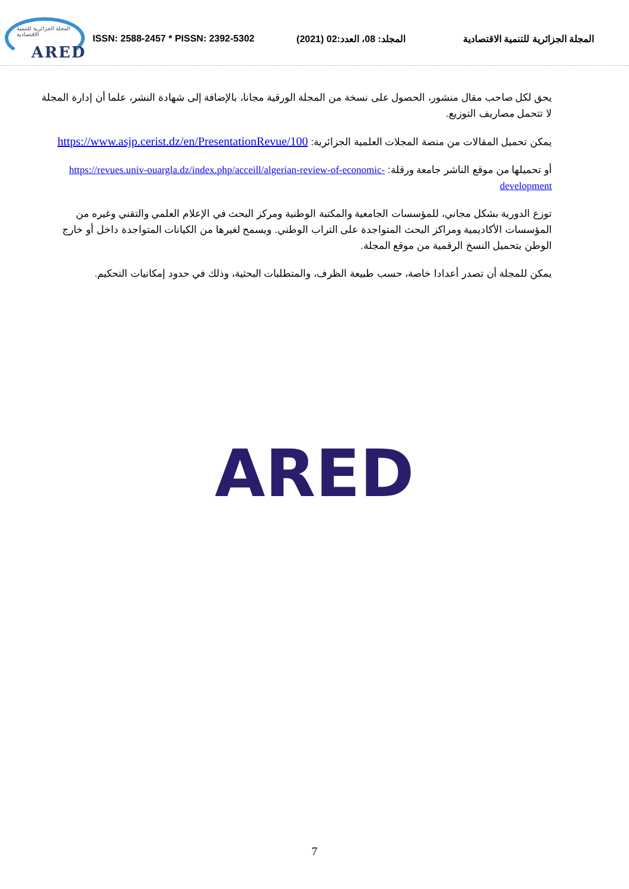المجلة الجزائرية للتنمية الاقتصادية
ARED
ISSN: 2588-2457 * PISSN: 2392-5302
المجلد: 08، العدد:02 (2021)
المجلة الجزائرية للتنمية الاقتصادية
يحق لكل صاحب مقال منشور، الحصول على نسخة من المجلة الورقية مجانا، بالإضافة إلى شهادة النشر، علما أن إدارة المجلة لا تتحمل مصاريف التوزيع.
يمكن تحميل المقالات من منصة المجلات العلمية الجزائرية: https://www.asjp.cerist.dz/en/PresentationRevue/100
أو تحميلها من موقع الناشر جامعة ورقلة: https://revues.univ-ouargla.dz/index.php/acceill/algerian-review-of-economic-development
توزع الدورية بشكل مجاني، للمؤسسات الجامعية والمكتبة الوطنية ومركز البحث في الإعلام العلمي والتقني وغيره من المؤسسات الأكاديمية ومراكز البحث المتواجدة على التراب الوطني. ويسمح لغيرها من الكيانات المتواجدة داخل أو خارج الوطن بتحميل النسخ الرقمية من موقع المجلة.
يمكن للمجلة أن تصدر أعدادا خاصة، حسب طبيعة الظرف، والمتطلبات البحثية، وذلك في حدود إمكانيات التحكيم.
ARED
7